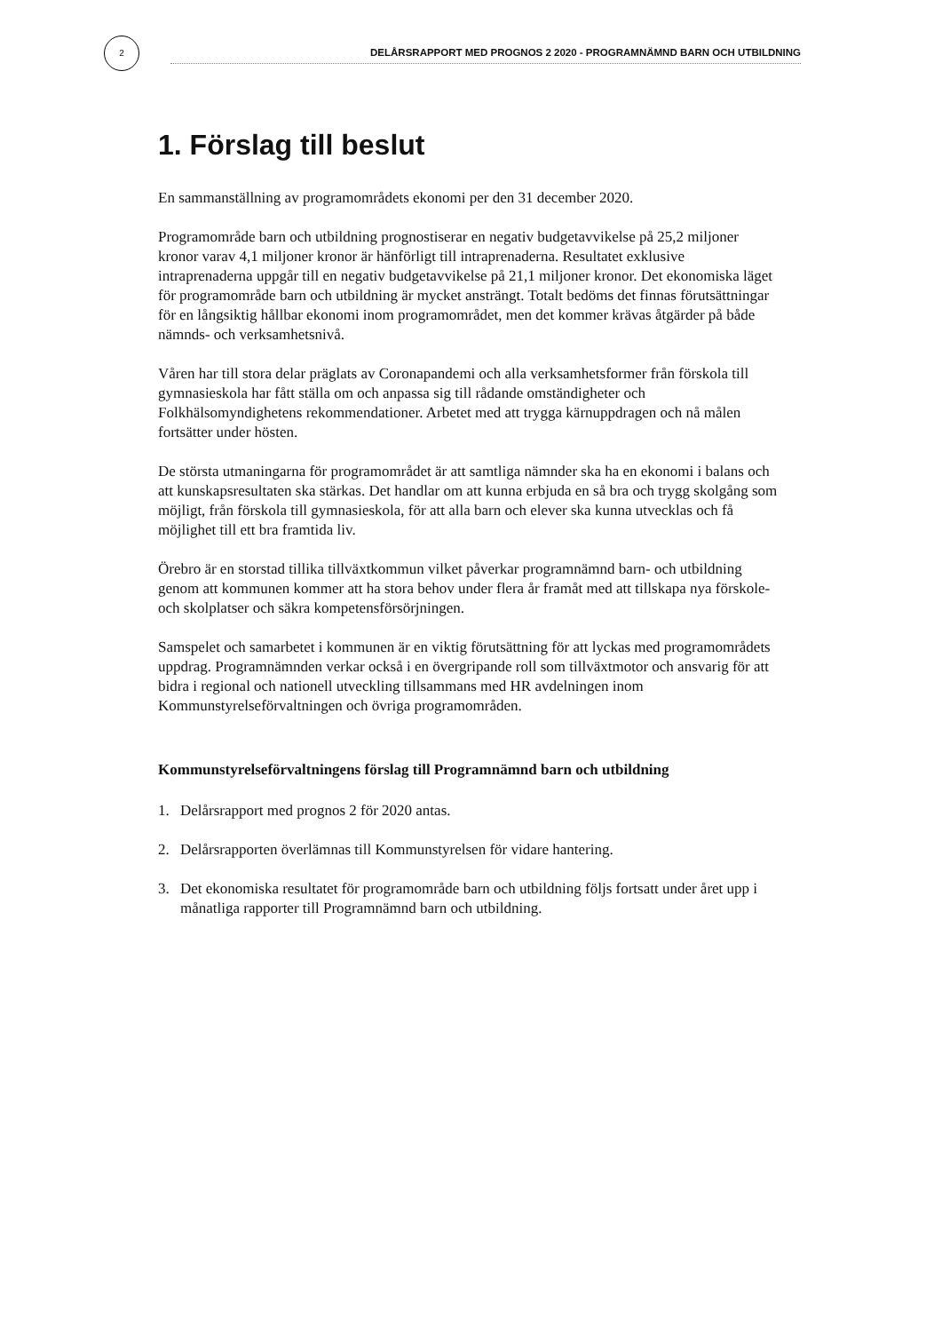2
DELÅRSRAPPORT MED PROGNOS 2 2020 - PROGRAMNÄMND BARN OCH UTBILDNING
1. Förslag till beslut
En sammanställning av programområdets ekonomi per den 31 december 2020.
Programområde barn och utbildning prognostiserar en negativ budgetavvikelse på 25,2 miljoner kronor varav 4,1 miljoner kronor är hänförligt till intraprenaderna. Resultatet exklusive intraprenaderna uppgår till en negativ budgetavvikelse på 21,1 miljoner kronor. Det ekonomiska läget för programområde barn och utbildning är mycket ansträngt. Totalt bedöms det finnas förutsättningar för en långsiktig hållbar ekonomi inom programområdet, men det kommer krävas åtgärder på både nämnds- och verksamhetsnivå.
Våren har till stora delar präglats av Coronapandemi och alla verksamhetsformer från förskola till gymnasieskola har fått ställa om och anpassa sig till rådande omständigheter och Folkhälsomyndighetens rekommendationer. Arbetet med att trygga kärnuppdragen och nå målen fortsätter under hösten.
De största utmaningarna för programområdet är att samtliga nämnder ska ha en ekonomi i balans och att kunskapsresultaten ska stärkas. Det handlar om att kunna erbjuda en så bra och trygg skolgång som möjligt, från förskola till gymnasieskola, för att alla barn och elever ska kunna utvecklas och få möjlighet till ett bra framtida liv.
Örebro är en storstad tillika tillväxtkommun vilket påverkar programnämnd barn- och utbildning genom att kommunen kommer att ha stora behov under flera år framåt med att tillskapa nya förskole- och skolplatser och säkra kompetensförsörjningen.
Samspelet och samarbetet i kommunen är en viktig förutsättning för att lyckas med programområdets uppdrag. Programnämnden verkar också i en övergripande roll som tillväxtmotor och ansvarig för att bidra i regional och nationell utveckling tillsammans med HR avdelningen inom Kommunstyrelseförvaltningen och övriga programområden.
Kommunstyrelseförvaltningens förslag till Programnämnd barn och utbildning
1. Delårsrapport med prognos 2 för 2020 antas.
2. Delårsrapporten överlämnas till Kommunstyrelsen för vidare hantering.
3. Det ekonomiska resultatet för programområde barn och utbildning följs fortsatt under året upp i månatliga rapporter till Programnämnd barn och utbildning.